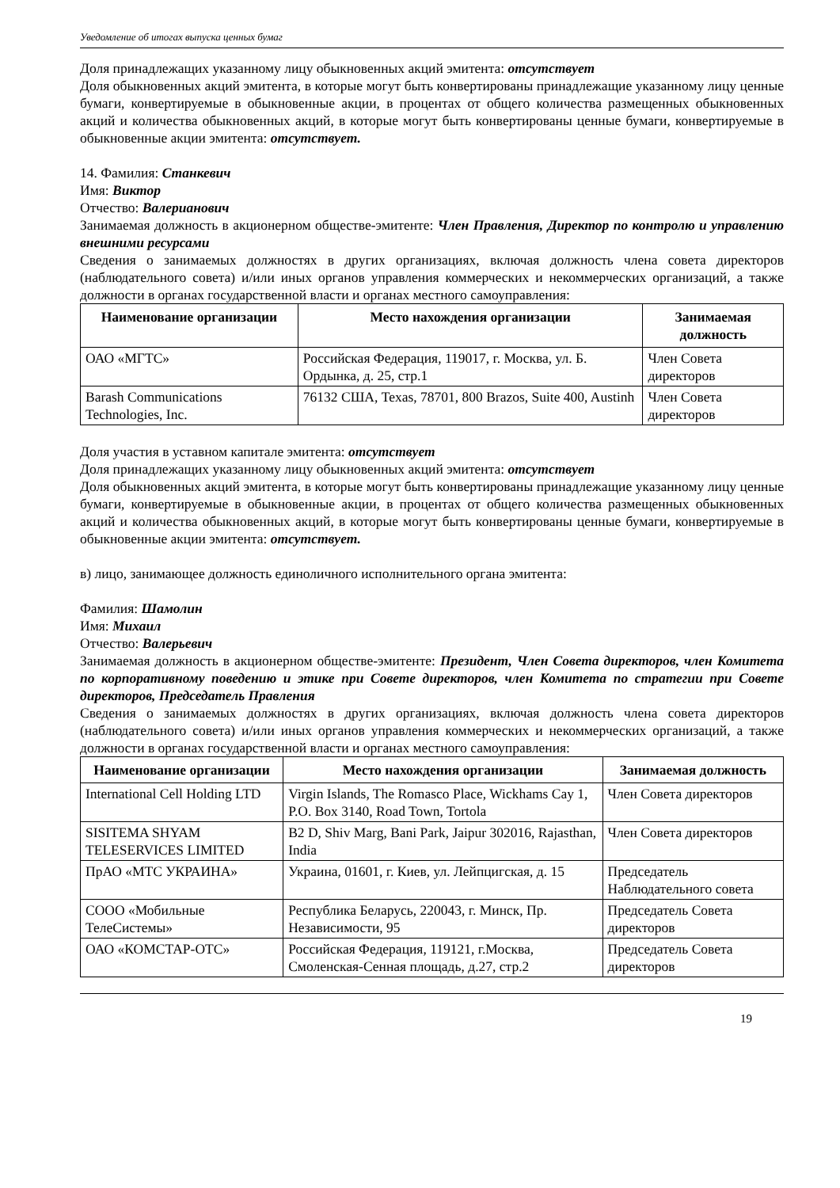Уведомление об итогах выпуска ценных бумаг
Доля принадлежащих указанному лицу обыкновенных акций эмитента: отсутствует
Доля обыкновенных акций эмитента, в которые могут быть конвертированы принадлежащие указанному лицу ценные бумаги, конвертируемые в обыкновенные акции, в процентах от общего количества размещенных обыкновенных акций и количества обыкновенных акций, в которые могут быть конвертированы ценные бумаги, конвертируемые в обыкновенные акции эмитента: отсутствует.
14. Фамилия: Станкевич
Имя: Виктор
Отчество: Валерианович
Занимаемая должность в акционерном обществе-эмитенте: Член Правления, Директор по контролю и управлению внешними ресурсами
Сведения о занимаемых должностях в других организациях, включая должность члена совета директоров (наблюдательного совета) и/или иных органов управления коммерческих и некоммерческих организаций, а также должности в органах государственной власти и органах местного самоуправления:
| Наименование организации | Место нахождения организации | Занимаемая должность |
| --- | --- | --- |
| ОАО «МГТС» | Российская Федерация, 119017, г. Москва, ул. Б. Ордынка, д. 25, стр.1 | Член Совета директоров |
| Barash Communications Technologies, Inc. | 76132 США, Texas, 78701, 800 Brazos, Suite 400, Austinh | Член Совета директоров |
Доля участия в уставном капитале эмитента: отсутствует
Доля принадлежащих указанному лицу обыкновенных акций эмитента: отсутствует
Доля обыкновенных акций эмитента, в которые могут быть конвертированы принадлежащие указанному лицу ценные бумаги, конвертируемые в обыкновенные акции, в процентах от общего количества размещенных обыкновенных акций и количества обыкновенных акций, в которые могут быть конвертированы ценные бумаги, конвертируемые в обыкновенные акции эмитента: отсутствует.
в) лицо, занимающее должность единоличного исполнительного органа эмитента:
Фамилия: Шамолин
Имя: Михаил
Отчество: Валерьевич
Занимаемая должность в акционерном обществе-эмитенте: Президент, Член Совета директоров, член Комитета по корпоративному поведению и этике при Совете директоров, член Комитета по стратегии при Совете директоров, Председатель Правления
Сведения о занимаемых должностях в других организациях, включая должность члена совета директоров (наблюдательного совета) и/или иных органов управления коммерческих и некоммерческих организаций, а также должности в органах государственной власти и органах местного самоуправления:
| Наименование организации | Место нахождения организации | Занимаемая должность |
| --- | --- | --- |
| International Cell Holding LTD | Virgin Islands, The Romasco Place, Wickhams Cay 1, P.O. Box 3140, Road Town, Tortola | Член Совета директоров |
| SISITEMA SHYAM TELESERVICES LIMITED | B2 D, Shiv Marg, Bani Park, Jaipur 302016, Rajasthan, India | Член Совета директоров |
| ПрАО «МТС УКРАИНА» | Украина, 01601, г. Киев, ул. Лейпцигская, д. 15 | Председатель Наблюдательного совета |
| СООО «Мобильные ТелеСистемы» | Республика Беларусь, 220043, г. Минск, Пр. Независимости, 95 | Председатель Совета директоров |
| ОАО «КОМСТАР-ОТС» | Российская Федерация, 119121, г.Москва, Смоленская-Сенная площадь, д.27, стр.2 | Председатель Совета директоров |
19